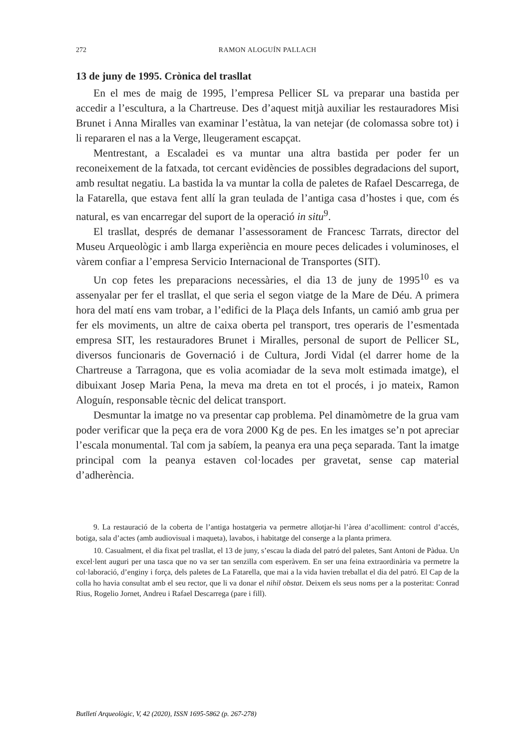272 RAMON ALOGUÍN PALLACH
13 de juny de 1995. Crònica del trasllat
En el mes de maig de 1995, l’empresa Pellicer SL va preparar una bastida per accedir a l’escultura, a la Chartreuse. Des d’aquest mitjà auxiliar les restauradores Misi Brunet i Anna Miralles van examinar l’estàtua, la van netejar (de colomassa sobre tot) i li repararen el nas a la Verge, lleugerament escapçat.
Mentrestant, a Escaladei es va muntar una altra bastida per poder fer un reconeixement de la fatxada, tot cercant evidències de possibles degradacions del suport, amb resultat negatiu. La bastida la va muntar la colla de paletes de Rafael Descarrega, de la Fatarella, que estava fent allí la gran teulada de l’antiga casa d’hostes i que, com és natural, es van encarregar del suport de la operació in situ<sup>9</sup>.
El trasllat, després de demanar l’assessorament de Francesc Tarrats, director del Museu Arqueològic i amb llarga experiència en moure peces delicades i voluminoses, el vàrem confiar a l’empresa Servicio Internacional de Transportes (SIT).
Un cop fetes les preparacions necessàries, el dia 13 de juny de 1995<sup>10</sup> es va assenyalar per fer el trasllat, el que seria el segon viatge de la Mare de Déu. A primera hora del matí ens vam trobar, a l’edifici de la Plaça dels Infants, un camió amb grua per fer els moviments, un altre de caixa oberta pel transport, tres operaris de l’esmentada empresa SIT, les restauradores Brunet i Miralles, personal de suport de Pellicer SL, diversos funcionaris de Governació i de Cultura, Jordi Vidal (el darrer home de la Chartreuse a Tarragona, que es volia acomiadar de la seva molt estimada imatge), el dibuixant Josep Maria Pena, la meva ma dreta en tot el procés, i jo mateix, Ramon Aloguín, responsable tècnic del delicat transport.
Desmuntar la imatge no va presentar cap problema. Pel dinamòmetre de la grua vam poder verificar que la peça era de vora 2000 Kg de pes. En les imatges se’n pot apreciar l’escala monumental. Tal com ja sabíem, la peanya era una peça separada. Tant la imatge principal com la peanya estaven col·locades per gravetat, sense cap material d’adherència.
9. La restauració de la coberta de l’antiga hostatgeria va permetre allotjar-hi l’àrea d’acolliment: control d’accés, botiga, sala d’actes (amb audiovisual i maqueta), lavabos, i habitatge del conserge a la planta primera.
10. Casualment, el dia fixat pel trasllat, el 13 de juny, s’escau la diada del patró del paletes, Sant Antoni de Pàdua. Un excel·lent auguri per una tasca que no va ser tan senzilla com esperàvem. En ser una feina extraordinària va permetre la col·laboració, d’enginy i força, dels paletes de La Fatarella, que mai a la vida havien treballat el dia del patró. El Cap de la colla ho havia consultat amb el seu rector, que li va donar el nihil obstat. Deixem els seus noms per a la posteritat: Conrad Rius, Rogelio Jornet, Andreu i Rafael Descarrega (pare i fill).
Butlletí Arqueològic, V, 42 (2020), ISSN 1695-5862 (p. 267-278)